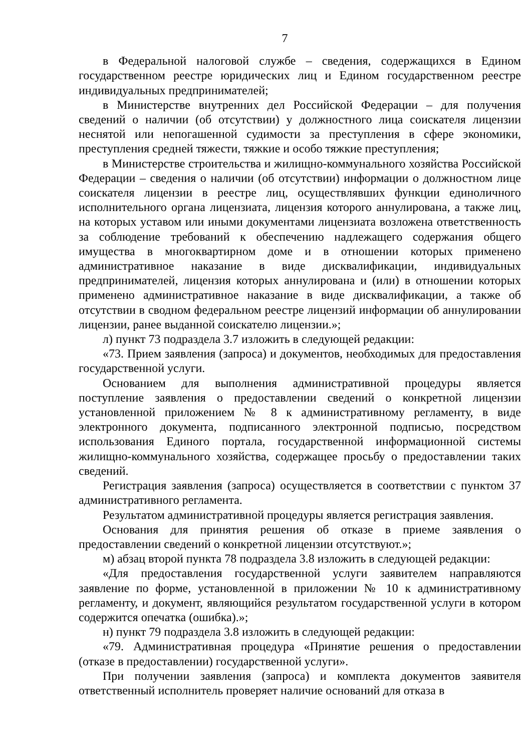7
в Федеральной налоговой службе – сведения, содержащихся в Едином государственном реестре юридических лиц и Едином государственном реестре индивидуальных предпринимателей;
в Министерстве внутренних дел Российской Федерации – для получения сведений о наличии (об отсутствии) у должностного лица соискателя лицензии неснятой или непогашенной судимости за преступления в сфере экономики, преступления средней тяжести, тяжкие и особо тяжкие преступления;
в Министерстве строительства и жилищно-коммунального хозяйства Российской Федерации – сведения о наличии (об отсутствии) информации о должностном лице соискателя лицензии в реестре лиц, осуществлявших функции единоличного исполнительного органа лицензиата, лицензия которого аннулирована, а также лиц, на которых уставом или иными документами лицензиата возложена ответственность за соблюдение требований к обеспечению надлежащего содержания общего имущества в многоквартирном доме и в отношении которых применено административное наказание в виде дисквалификации, индивидуальных предпринимателей, лицензия которых аннулирована и (или) в отношении которых применено административное наказание в виде дисквалификации, а также об отсутствии в сводном федеральном реестре лицензий информации об аннулировании лицензии, ранее выданной соискателю лицензии.»;
л) пункт 73 подраздела 3.7 изложить в следующей редакции:
«73. Прием заявления (запроса) и документов, необходимых для предоставления государственной услуги.
Основанием для выполнения административной процедуры является поступление заявления о предоставлении сведений о конкретной лицензии установленной приложением № 8 к административному регламенту, в виде электронного документа, подписанного электронной подписью, посредством использования Единого портала, государственной информационной системы жилищно-коммунального хозяйства, содержащее просьбу о предоставлении таких сведений.
Регистрация заявления (запроса) осуществляется в соответствии с пунктом 37 административного регламента.
Результатом административной процедуры является регистрация заявления.
Основания для принятия решения об отказе в приеме заявления о предоставлении сведений о конкретной лицензии отсутствуют.»;
м) абзац второй пункта 78 подраздела 3.8 изложить в следующей редакции:
«Для предоставления государственной услуги заявителем направляются заявление по форме, установленной в приложении № 10 к административному регламенту, и документ, являющийся результатом государственной услуги в котором содержится опечатка (ошибка).»;
н) пункт 79 подраздела 3.8 изложить в следующей редакции:
«79. Административная процедура «Принятие решения о предоставлении (отказе в предоставлении) государственной услуги».
При получении заявления (запроса) и комплекта документов заявителя ответственный исполнитель проверяет наличие оснований для отказа в